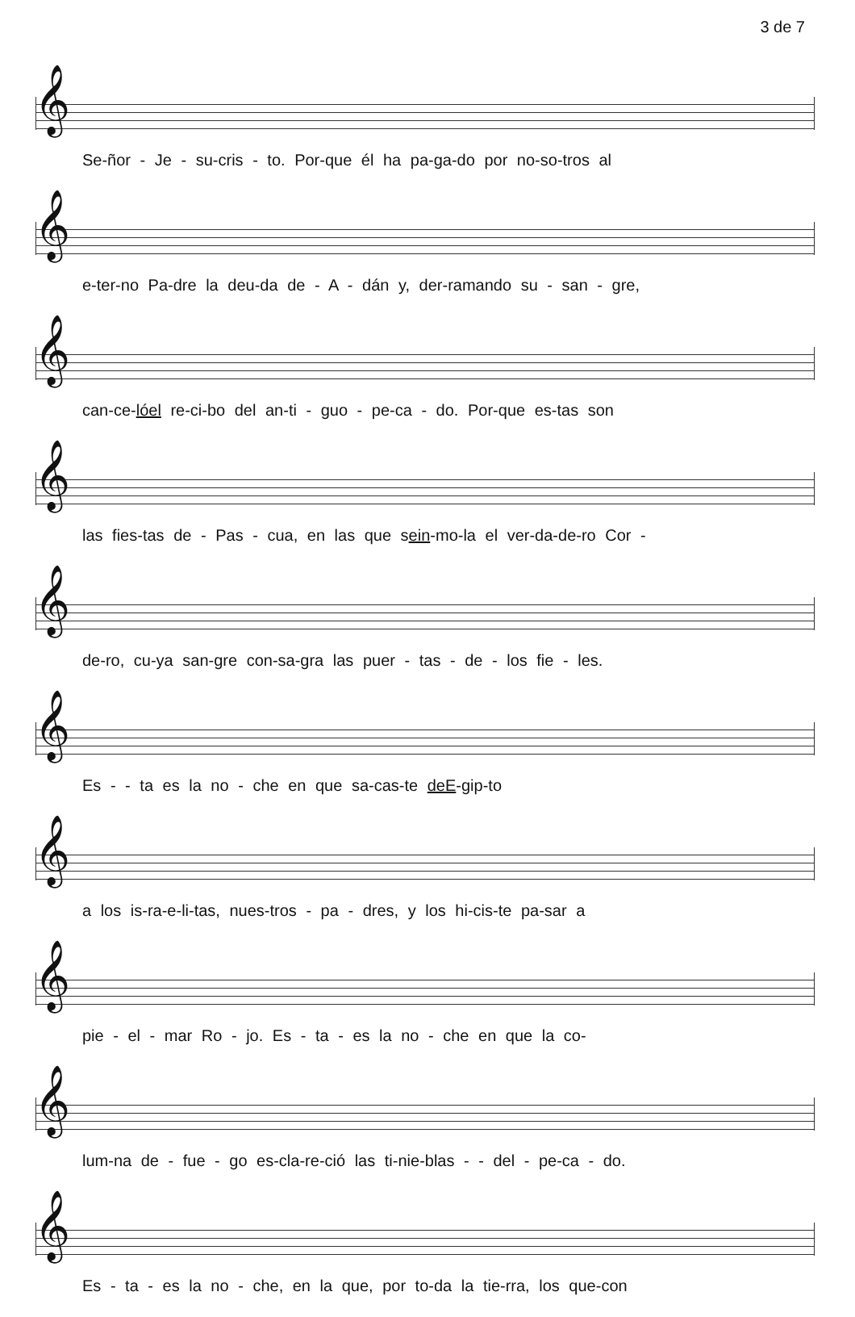3 de 7
𝄞
Se-ñor - Je - su-cris - to. Por-que él ha pa-ga-do por no-so-tros al
𝄞
e-ter-no Pa-dre la deu-da de - A - dán y, der-ramando su - san - gre,
𝄞
can-ce-lóel re-ci-bo del an-ti - guo - pe-ca - do. Por-que es-tas son
𝄞
las fies-tas de - Pas - cua, en las que sein-mo-la el ver-da-de-ro Cor -
𝄞
de-ro, cu-ya san-gre con-sa-gra las puer - tas - de - los fie - les.
𝄞
Es - - ta es la no - che en que sa-cas-te deE-gip-to
𝄞
a los is-ra-e-li-tas, nues-tros - pa - dres, y los hi-cis-te pa-sar a
𝄞
pie - el - mar Ro - jo. Es - ta - es la no - che en que la co-
𝄞
lum-na de - fue - go es-cla-re-ció las ti-nie-blas - - del - pe-ca - do.
𝄞
Es - ta - es la no - che, en la que, por to-da la tie-rra, los que-con